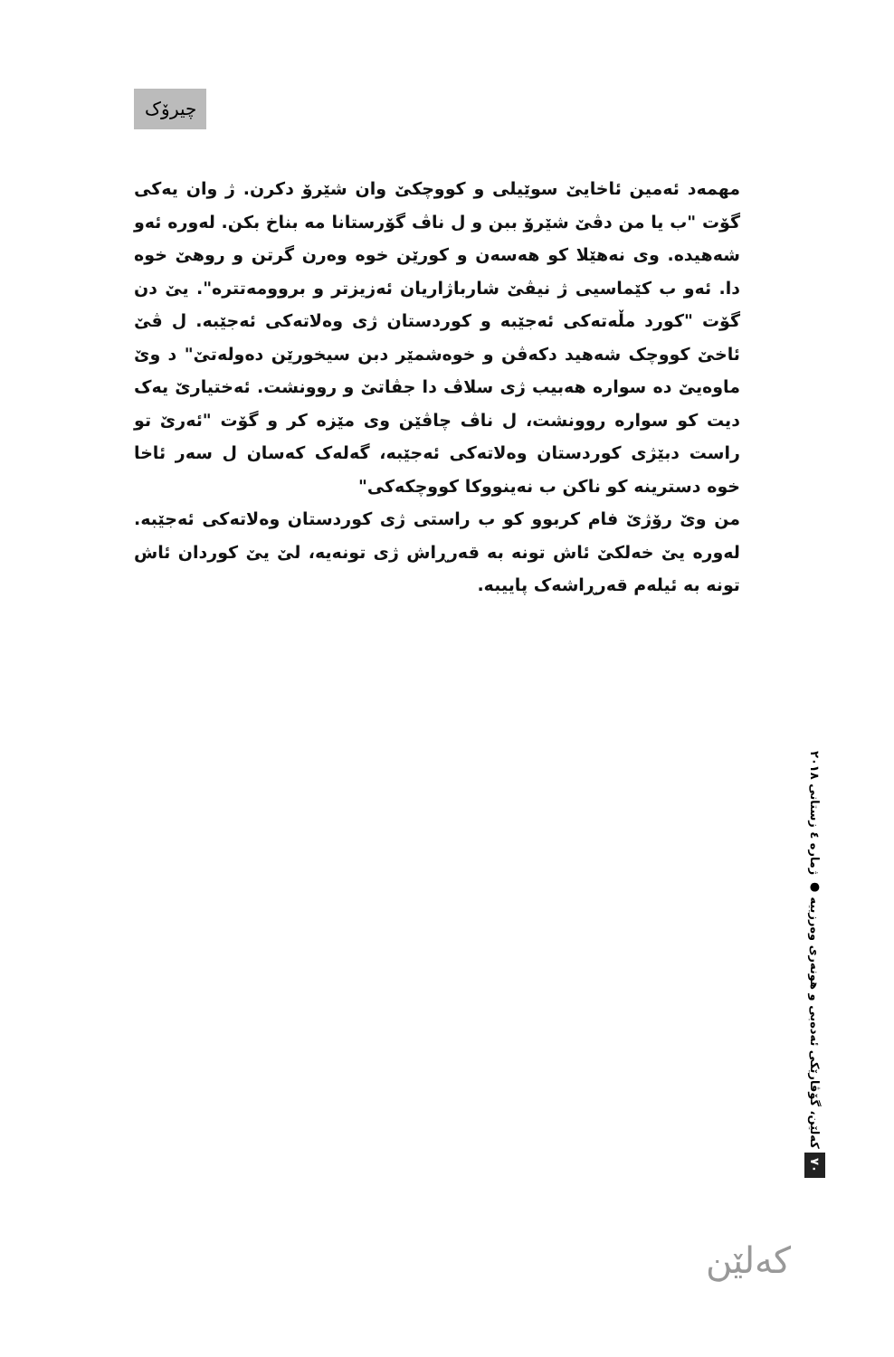چیرۆک
مهمەد ئەمین ئاخایێ سوێیلی و کووچکێ وان شێرۆ دکرن. ژ وان یەکی گۆت "ب یا من دڤێ شێرۆ ببن و ل ناڤ گۆرستانا مە بناخ بکن. لەورە ئەو شەهیدە. وی نەهێلا کو هەسەن و کورێن خوە وەرن گرتن و روهێ خوە دا. ئەو ب کێماسیی ژ نیڤێ شارباژاریان ئەزیزتر و بروومەتترە". یێ دن گۆت "کورد مڵەتەکی ئەجێبە و کوردستان ژی وەلاتەکی ئەجێبە. ل ڤێ ئاخێ کووچک شەهید دکەڤن و خوەشمێر دبن سیخورێن دەولەتێ" د وێ ماوەیێ دە سوارە هەبیب ژی سلاڤ دا جڤاتێ و روونشت. ئەختیارێ یەک دیت کو سوارە روونشت، ل ناڤ چاڤێن وی مێزە کر و گۆت "ئەرێ تو راست دبێژی کوردستان وەلاتەکی ئەجێبە، گەلەک کەسان ل سەر ئاخا خوە دسترینە کو ناکن ب نەینووکا کووچکەکی"
من وێ رۆژێ فام کربوو کو ب راستی ژی کوردستان وەلاتەکی ئەجێبە. لەورە یێ خەلکێ ئاش تونە بە قەرڕاش ژی تونەیە، لێ یێ کوردان ئاش تونە بە ئیلەم قەرڕاشەک پاییبە.
٧٠ کەلێن، گۆڤارێکی ئەدەبی و هونەری وەرزییە ● ژمارە ٤ زستانی ٢٠١٨
کەلێن